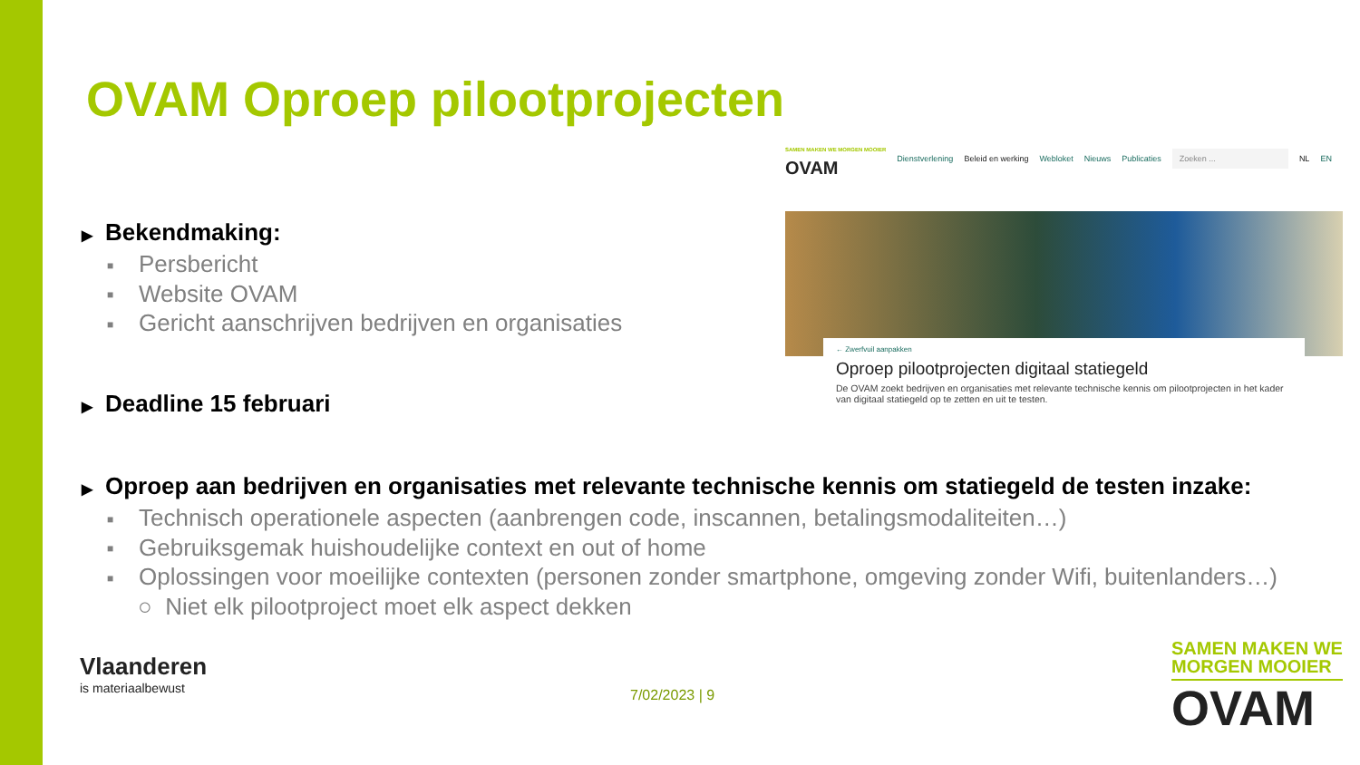OVAM Oproep pilootprojecten
SAMEN MAKEN WE MORGEN MOOIER
OVAM
Dienstverlening Beleid en werking Webloket Nieuws Publicaties Zoeken ... NL EN
← Zwerfvuil aanpakken
Oproep pilootprojecten digitaal statiegeld
De OVAM zoekt bedrijven en organisaties met relevante technische kennis om pilootprojecten in het kader van digitaal statiegeld op te zetten en uit te testen.
▶ Bekendmaking:
■ Persbericht
■ Website OVAM
■ Gericht aanschrijven bedrijven en organisaties
▶ Deadline 15 februari
▶ Oproep aan bedrijven en organisaties met relevante technische kennis om statiegeld de testen inzake:
■ Technisch operationele aspecten (aanbrengen code, inscannen, betalingsmodaliteiten…)
■ Gebruiksgemak huishoudelijke context en out of home
■ Oplossingen voor moeilijke contexten (personen zonder smartphone, omgeving zonder Wifi, buitenlanders…)
○ Niet elk pilootproject moet elk aspect dekken
Vlaanderen
is materiaalbewust
7/02/2023 | 9
SAMEN MAKEN WE
MORGEN MOOIER
OVAM